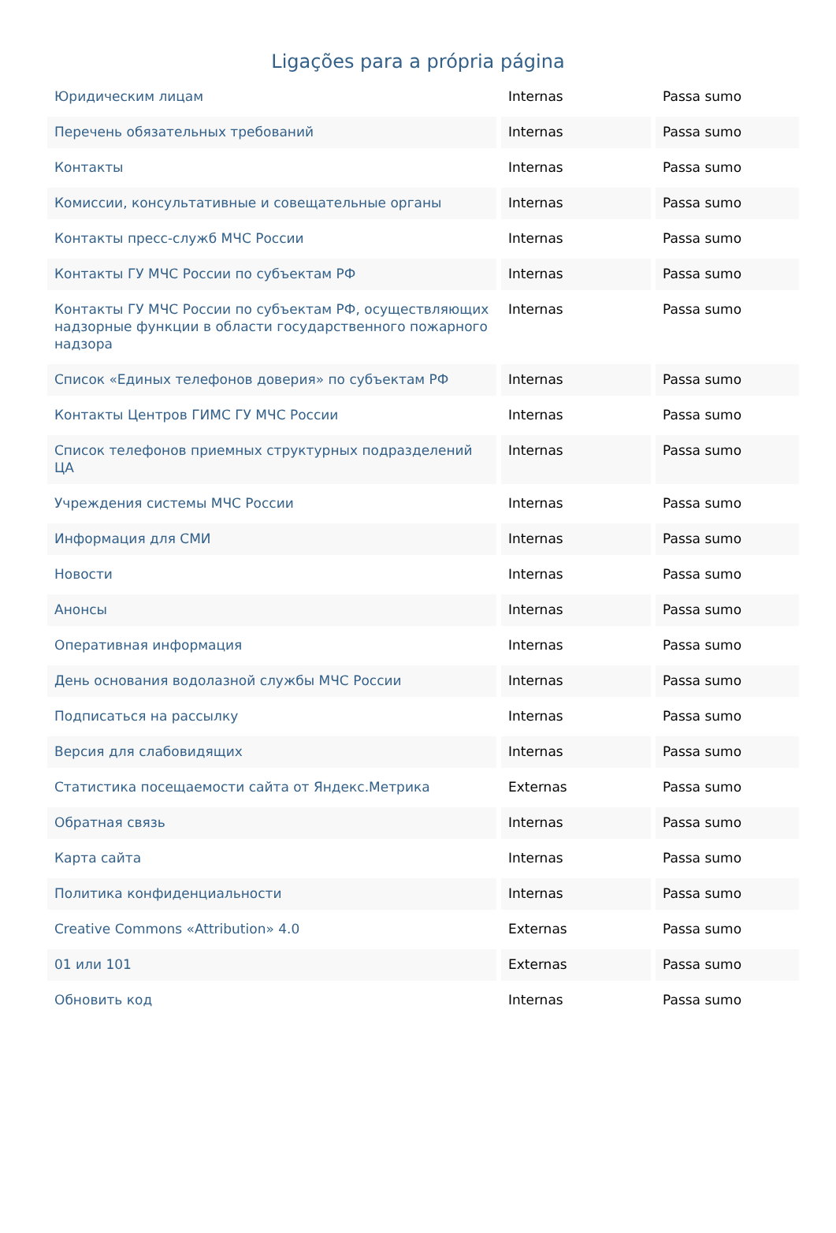Ligações para a própria página
| Юридическим лицам | Internas | Passa sumo |
| Перечень обязательных требований | Internas | Passa sumo |
| Контакты | Internas | Passa sumo |
| Комиссии, консультативные и совещательные органы | Internas | Passa sumo |
| Контакты пресс-служб МЧС России | Internas | Passa sumo |
| Контакты ГУ МЧС России по субъектам РФ | Internas | Passa sumo |
| Контакты ГУ МЧС России по субъектам РФ, осуществляющих надзорные функции в области государственного пожарного надзора | Internas | Passa sumo |
| Список «Единых телефонов доверия» по субъектам РФ | Internas | Passa sumo |
| Контакты Центров ГИМС ГУ МЧС России | Internas | Passa sumo |
| Список телефонов приемных структурных подразделений ЦА | Internas | Passa sumo |
| Учреждения системы МЧС России | Internas | Passa sumo |
| Информация для СМИ | Internas | Passa sumo |
| Новости | Internas | Passa sumo |
| Анонсы | Internas | Passa sumo |
| Оперативная информация | Internas | Passa sumo |
| День основания водолазной службы МЧС России | Internas | Passa sumo |
| Подписаться на рассылку | Internas | Passa sumo |
| Версия для слабовидящих | Internas | Passa sumo |
| Статистика посещаемости сайта от Яндекс.Метрика | Externas | Passa sumo |
| Обратная связь | Internas | Passa sumo |
| Карта сайта | Internas | Passa sumo |
| Политика конфиденциальности | Internas | Passa sumo |
| Creative Commons «Attribution» 4.0 | Externas | Passa sumo |
| 01 или 101 | Externas | Passa sumo |
| Обновить код | Internas | Passa sumo |